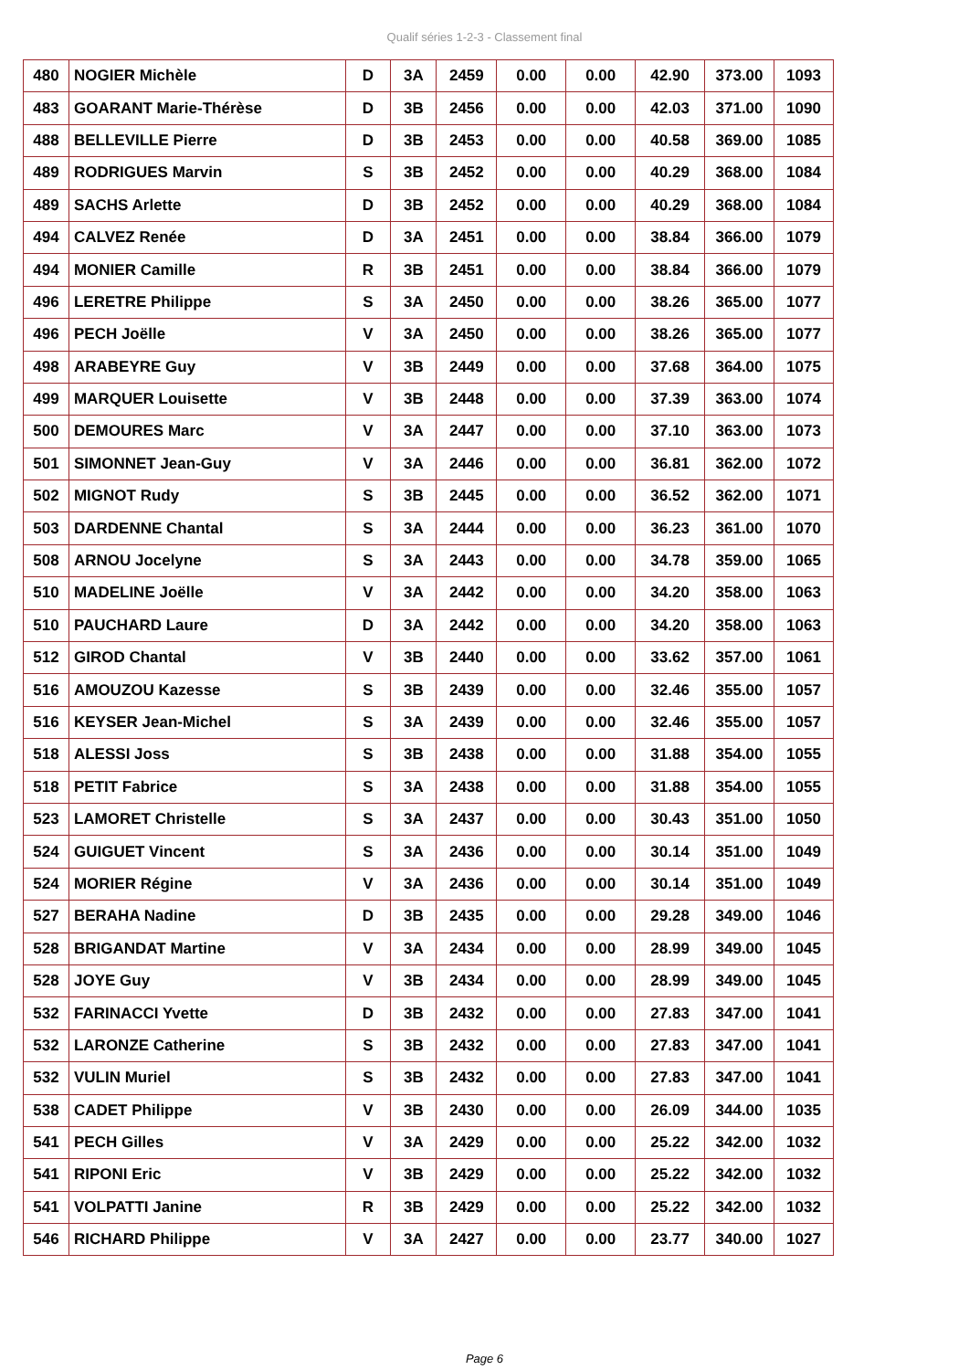Qualif séries 1-2-3 - Classement final
| 480 | NOGIER Michèle | D | 3A | 2459 | 0.00 | 0.00 | 42.90 | 373.00 | 1093 |
| 483 | GOARANT Marie-Thérèse | D | 3B | 2456 | 0.00 | 0.00 | 42.03 | 371.00 | 1090 |
| 488 | BELLEVILLE Pierre | D | 3B | 2453 | 0.00 | 0.00 | 40.58 | 369.00 | 1085 |
| 489 | RODRIGUES Marvin | S | 3B | 2452 | 0.00 | 0.00 | 40.29 | 368.00 | 1084 |
| 489 | SACHS Arlette | D | 3B | 2452 | 0.00 | 0.00 | 40.29 | 368.00 | 1084 |
| 494 | CALVEZ Renée | D | 3A | 2451 | 0.00 | 0.00 | 38.84 | 366.00 | 1079 |
| 494 | MONIER Camille | R | 3B | 2451 | 0.00 | 0.00 | 38.84 | 366.00 | 1079 |
| 496 | LERETRE Philippe | S | 3A | 2450 | 0.00 | 0.00 | 38.26 | 365.00 | 1077 |
| 496 | PECH Joëlle | V | 3A | 2450 | 0.00 | 0.00 | 38.26 | 365.00 | 1077 |
| 498 | ARABEYRE Guy | V | 3B | 2449 | 0.00 | 0.00 | 37.68 | 364.00 | 1075 |
| 499 | MARQUER Louisette | V | 3B | 2448 | 0.00 | 0.00 | 37.39 | 363.00 | 1074 |
| 500 | DEMOURES Marc | V | 3A | 2447 | 0.00 | 0.00 | 37.10 | 363.00 | 1073 |
| 501 | SIMONNET Jean-Guy | V | 3A | 2446 | 0.00 | 0.00 | 36.81 | 362.00 | 1072 |
| 502 | MIGNOT Rudy | S | 3B | 2445 | 0.00 | 0.00 | 36.52 | 362.00 | 1071 |
| 503 | DARDENNE Chantal | S | 3A | 2444 | 0.00 | 0.00 | 36.23 | 361.00 | 1070 |
| 508 | ARNOU Jocelyne | S | 3A | 2443 | 0.00 | 0.00 | 34.78 | 359.00 | 1065 |
| 510 | MADELINE Joëlle | V | 3A | 2442 | 0.00 | 0.00 | 34.20 | 358.00 | 1063 |
| 510 | PAUCHARD Laure | D | 3A | 2442 | 0.00 | 0.00 | 34.20 | 358.00 | 1063 |
| 512 | GIROD Chantal | V | 3B | 2440 | 0.00 | 0.00 | 33.62 | 357.00 | 1061 |
| 516 | AMOUZOU Kazesse | S | 3B | 2439 | 0.00 | 0.00 | 32.46 | 355.00 | 1057 |
| 516 | KEYSER Jean-Michel | S | 3A | 2439 | 0.00 | 0.00 | 32.46 | 355.00 | 1057 |
| 518 | ALESSI Joss | S | 3B | 2438 | 0.00 | 0.00 | 31.88 | 354.00 | 1055 |
| 518 | PETIT Fabrice | S | 3A | 2438 | 0.00 | 0.00 | 31.88 | 354.00 | 1055 |
| 523 | LAMORET Christelle | S | 3A | 2437 | 0.00 | 0.00 | 30.43 | 351.00 | 1050 |
| 524 | GUIGUET Vincent | S | 3A | 2436 | 0.00 | 0.00 | 30.14 | 351.00 | 1049 |
| 524 | MORIER Régine | V | 3A | 2436 | 0.00 | 0.00 | 30.14 | 351.00 | 1049 |
| 527 | BERAHA Nadine | D | 3B | 2435 | 0.00 | 0.00 | 29.28 | 349.00 | 1046 |
| 528 | BRIGANDAT Martine | V | 3A | 2434 | 0.00 | 0.00 | 28.99 | 349.00 | 1045 |
| 528 | JOYE Guy | V | 3B | 2434 | 0.00 | 0.00 | 28.99 | 349.00 | 1045 |
| 532 | FARINACCI Yvette | D | 3B | 2432 | 0.00 | 0.00 | 27.83 | 347.00 | 1041 |
| 532 | LARONZE Catherine | S | 3B | 2432 | 0.00 | 0.00 | 27.83 | 347.00 | 1041 |
| 532 | VULIN Muriel | S | 3B | 2432 | 0.00 | 0.00 | 27.83 | 347.00 | 1041 |
| 538 | CADET Philippe | V | 3B | 2430 | 0.00 | 0.00 | 26.09 | 344.00 | 1035 |
| 541 | PECH Gilles | V | 3A | 2429 | 0.00 | 0.00 | 25.22 | 342.00 | 1032 |
| 541 | RIPONI Eric | V | 3B | 2429 | 0.00 | 0.00 | 25.22 | 342.00 | 1032 |
| 541 | VOLPATTI Janine | R | 3B | 2429 | 0.00 | 0.00 | 25.22 | 342.00 | 1032 |
| 546 | RICHARD Philippe | V | 3A | 2427 | 0.00 | 0.00 | 23.77 | 340.00 | 1027 |
Page 6